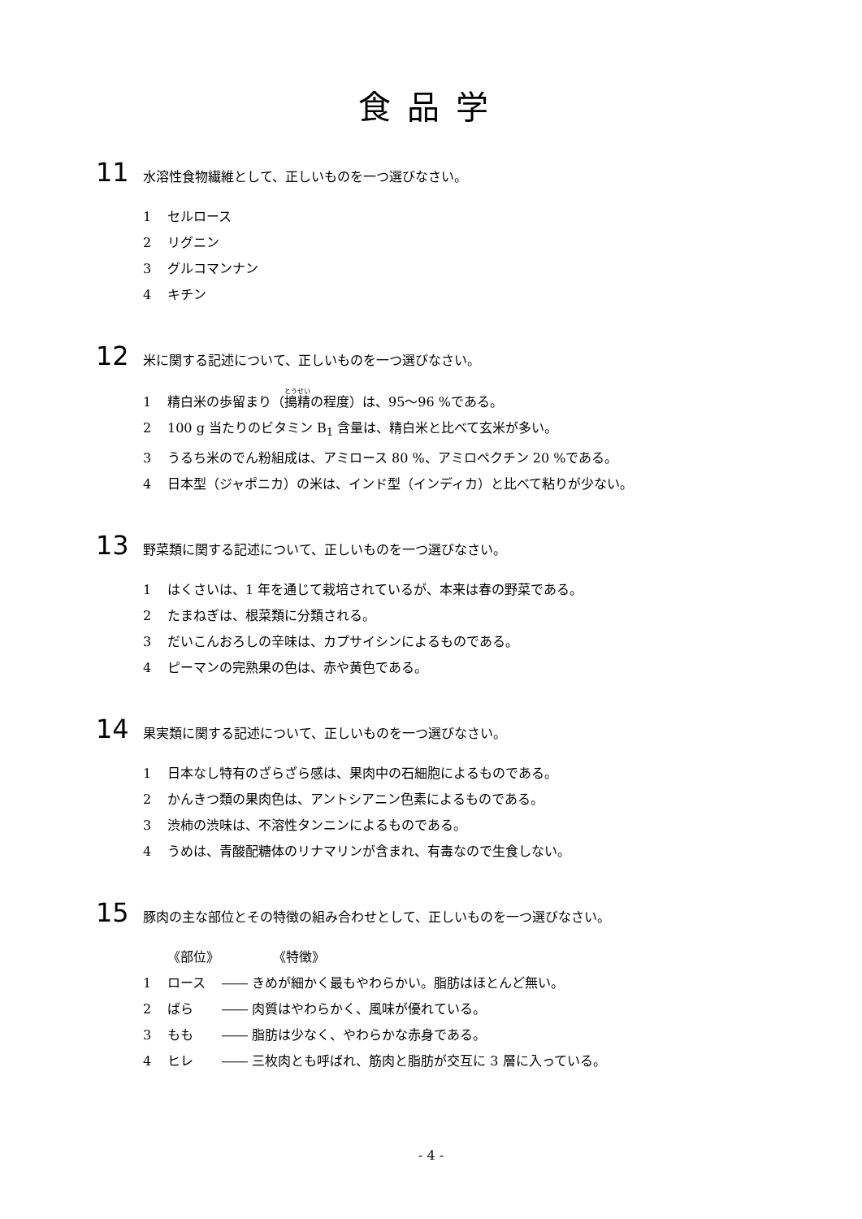食品学
11 水溶性食物繊維として、正しいものを一つ選びなさい。
1 セルロース
2 リグニン
3 グルコマンナン
4 キチン
12 米に関する記述について、正しいものを一つ選びなさい。
1 精白米の歩留まり（搗精の程度）は、95～96 %である。
2 100 g 当たりのビタミン B<sub>1</sub> 含量は、精白米と比べて玄米が多い。
3 うるち米のでん粉組成は、アミロース 80 %、アミロペクチン 20 %である。
4 日本型（ジャポニカ）の米は、インド型（インディカ）と比べて粘りが少ない。
13 野菜類に関する記述について、正しいものを一つ選びなさい。
1 はくさいは、1 年を通じて栽培されているが、本来は春の野菜である。
2 たまねぎは、根菜類に分類される。
3 だいこんおろしの辛味は、カプサイシンによるものである。
4 ピーマンの完熟果の色は、赤や黄色である。
14 果実類に関する記述について、正しいものを一つ選びなさい。
1 日本なし特有のざらざら感は、果肉中の石細胞によるものである。
2 かんきつ類の果肉色は、アントシアニン色素によるものである。
3 渋柿の渋味は、不溶性タンニンによるものである。
4 うめは、青酸配糖体のリナマリンが含まれ、有毒なので生食しない。
15 豚肉の主な部位とその特徴の組み合わせとして、正しいものを一つ選びなさい。
《部位》 《特徴》
1 ロース ―― きめが細かく最もやわらかい。脂肪はほとんど無い。
2 ばら ―― 肉質はやわらかく、風味が優れている。
3 もも ―― 脂肪は少なく、やわらかな赤身である。
4 ヒレ ―― 三枚肉とも呼ばれ、筋肉と脂肪が交互に 3 層に入っている。
- 4 -